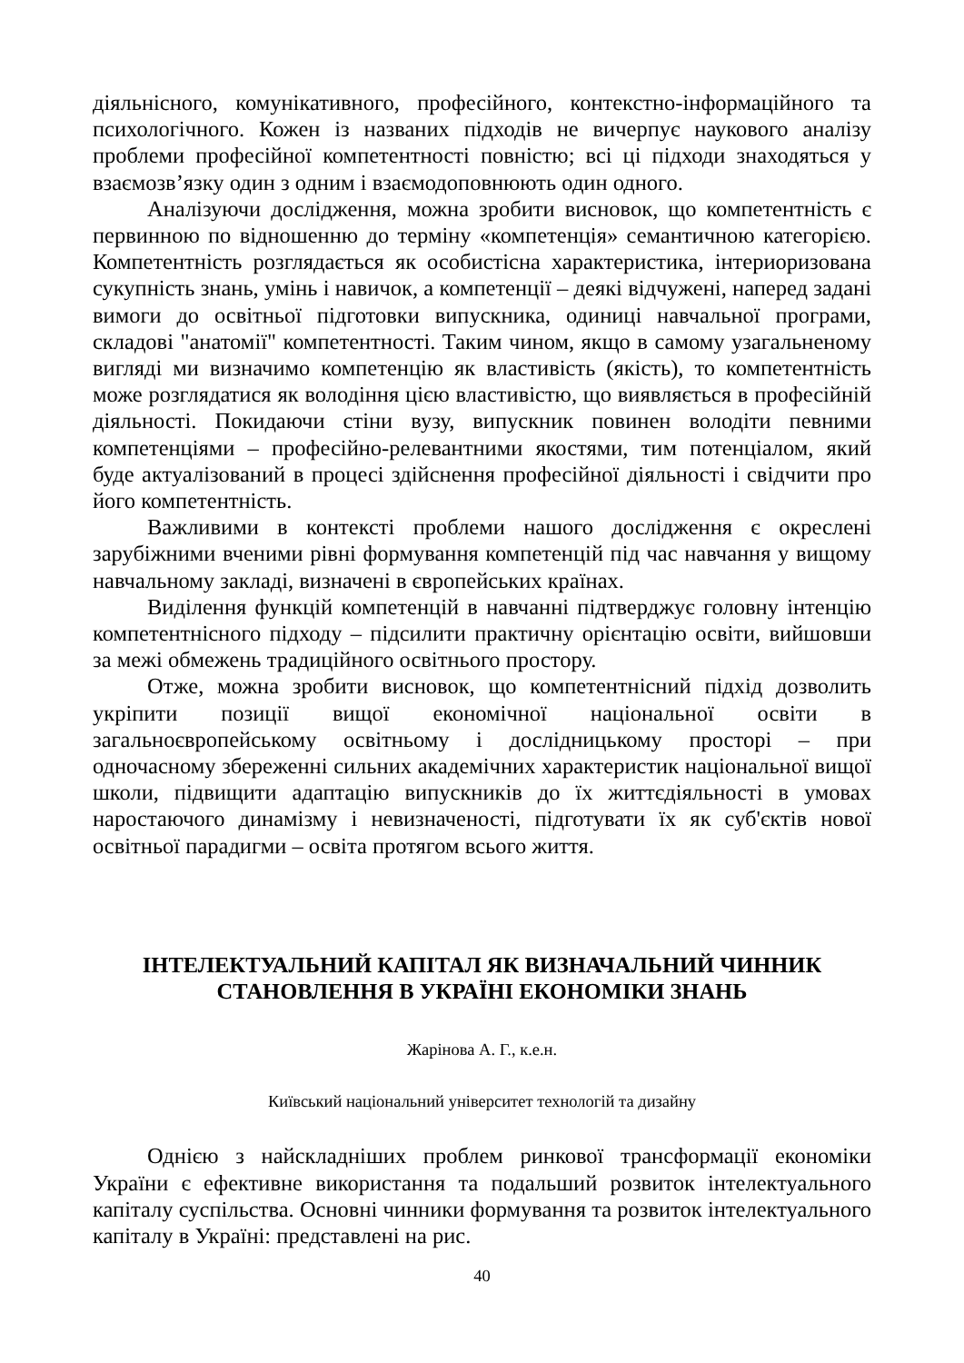діяльнісного, комунікативного, професійного, контекстно-інформаційного та психологічного. Кожен із названих підходів не вичерпує наукового аналізу проблеми професійної компетентності повністю; всі ці підходи знаходяться у взаємозв’язку один з одним і взаємодоповнюють один одного.
Аналізуючи дослідження, можна зробити висновок, що компетентність є первинною по відношенню до терміну «компетенція» семантичною категорією. Компетентність розглядається як особистісна характеристика, інтериоризована сукупність знань, умінь і навичок, а компетенції – деякі відчужені, наперед задані вимоги до освітньої підготовки випускника, одиниці навчальної програми, складові "анатомії" компетентності. Таким чином, якщо в самому узагальненому вигляді ми визначимо компетенцію як властивість (якість), то компетентність може розглядатися як володіння цією властивістю, що виявляється в професійній діяльності. Покидаючи стіни вузу, випускник повинен володіти певними компетенціями – професійно-релевантними якостями, тим потенціалом, який буде актуалізований в процесі здійснення професійної діяльності і свідчити про його компетентність.
Важливими в контексті проблеми нашого дослідження є окреслені зарубіжними вченими рівні формування компетенцій під час навчання у вищому навчальному закладі, визначені в європейських країнах.
Виділення функцій компетенцій в навчанні підтверджує головну інтенцію компетентнісного підходу – підсилити практичну орієнтацію освіти, вийшовши за межі обмежень традиційного освітнього простору.
Отже, можна зробити висновок, що компетентнісний підхід дозволить укріпити позиції вищої економічної національної освіти в загальноєвропейському освітньому і дослідницькому просторі – при одночасному збереженні сильних академічних характеристик національної вищої школи, підвищити адаптацію випускників до їх життєдіяльності в умовах наростаючого динамізму і невизначеності, підготувати їх як суб'єктів нової освітньої парадигми – освіта протягом всього життя.
ІНТЕЛЕКТУАЛЬНИЙ КАПІТАЛ ЯК ВИЗНАЧАЛЬНИЙ ЧИННИК
СТАНОВЛЕННЯ В УКРАЇНІ ЕКОНОМІКИ ЗНАНЬ
Жарінова А. Г., к.е.н.
Київський національний університет технологій та дизайну
Однією з найскладніших проблем ринкової трансформації економіки України є ефективне використання та подальший розвиток інтелектуального капіталу суспільства. Основні чинники формування та розвиток інтелектуального капіталу в Україні: представлені на рис.
40